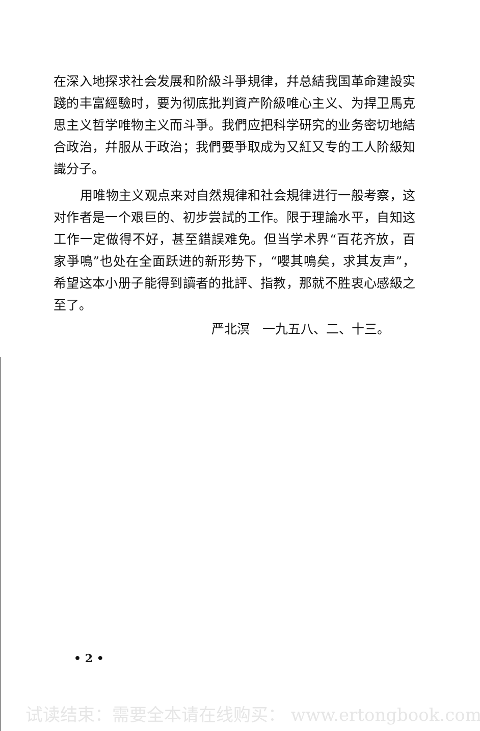在深入地探求社会发展和阶級斗爭規律，幷总結我国革命建設实踐的丰富經驗时，要为彻底批判資产阶級唯心主义、为捍卫馬克思主义哲学唯物主义而斗爭。我們应把科学研究的业务密切地結合政治，幷服从于政治；我們要爭取成为又紅又专的工人阶級知識分子。
用唯物主义观点来对自然規律和社会規律进行一般考察，这对作者是一个艰巨的、初步尝試的工作。限于理論水平，自知这工作一定做得不好，甚至錯誤难免。但当学术界“百花齐放，百家爭鳴”也处在全面跃进的新形势下，“嚶其鳴矣，求其友声”，希望这本小册子能得到讀者的批評、指教，那就不胜衷心感級之至了。
严北溟　一九五八、二、十三。
• 2 •
试读结束：需要全本请在线购买： www.ertongbook.com